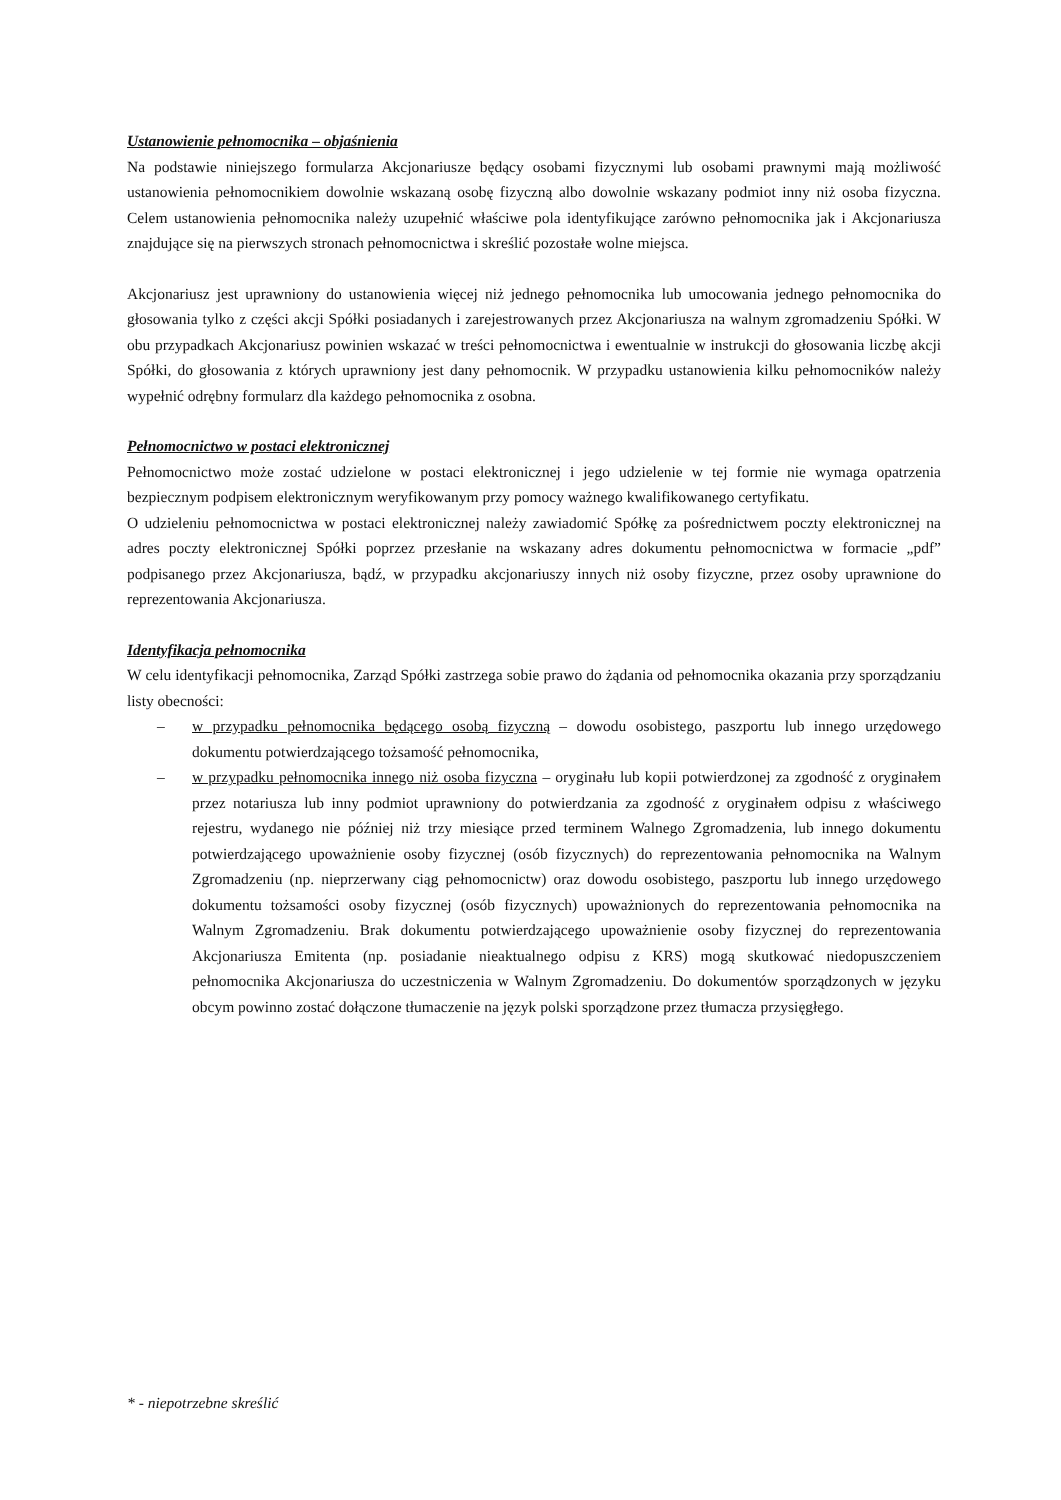Ustanowienie pełnomocnika – objaśnienia
Na podstawie niniejszego formularza Akcjonariusze będący osobami fizycznymi lub osobami prawnymi mają możliwość ustanowienia pełnomocnikiem dowolnie wskazaną osobę fizyczną albo dowolnie wskazany podmiot inny niż osoba fizyczna. Celem ustanowienia pełnomocnika należy uzupełnić właściwe pola identyfikujące zarówno pełnomocnika jak i Akcjonariusza znajdujące się na pierwszych stronach pełnomocnictwa i skreślić pozostałe wolne miejsca.
Akcjonariusz jest uprawniony do ustanowienia więcej niż jednego pełnomocnika lub umocowania jednego pełnomocnika do głosowania tylko z części akcji Spółki posiadanych i zarejestrowanych przez Akcjonariusza na walnym zgromadzeniu Spółki. W obu przypadkach Akcjonariusz powinien wskazać w treści pełnomocnictwa i ewentualnie w instrukcji do głosowania liczbę akcji Spółki, do głosowania z których uprawniony jest dany pełnomocnik. W przypadku ustanowienia kilku pełnomocników należy wypełnić odrębny formularz dla każdego pełnomocnika z osobna.
Pełnomocnictwo w postaci elektronicznej
Pełnomocnictwo może zostać udzielone w postaci elektronicznej i jego udzielenie w tej formie nie wymaga opatrzenia bezpiecznym podpisem elektronicznym weryfikowanym przy pomocy ważnego kwalifikowanego certyfikatu.
O udzieleniu pełnomocnictwa w postaci elektronicznej należy zawiadomić Spółkę za pośrednictwem poczty elektronicznej na adres poczty elektronicznej Spółki poprzez przesłanie na wskazany adres dokumentu pełnomocnictwa w formacie „pdf” podpisanego przez Akcjonariusza, bądź, w przypadku akcjonariuszy innych niż osoby fizyczne, przez osoby uprawnione do reprezentowania Akcjonariusza.
Identyfikacja pełnomocnika
W celu identyfikacji pełnomocnika, Zarząd Spółki zastrzega sobie prawo do żądania od pełnomocnika okazania przy sporządzaniu listy obecności:
– w przypadku pełnomocnika będącego osobą fizyczną – dowodu osobistego, paszportu lub innego urzędowego dokumentu potwierdzającego tożsamość pełnomocnika,
– w przypadku pełnomocnika innego niż osoba fizyczna – oryginału lub kopii potwierdzonej za zgodność z oryginałem przez notariusza lub inny podmiot uprawniony do potwierdzania za zgodność z oryginałem odpisu z właściwego rejestru, wydanego nie później niż trzy miesiące przed terminem Walnego Zgromadzenia, lub innego dokumentu potwierdzającego upoważnienie osoby fizycznej (osób fizycznych) do reprezentowania pełnomocnika na Walnym Zgromadzeniu (np. nieprzerwany ciąg pełnomocnictw) oraz dowodu osobistego, paszportu lub innego urzędowego dokumentu tożsamości osoby fizycznej (osób fizycznych) upoważnionych do reprezentowania pełnomocnika na Walnym Zgromadzeniu. Brak dokumentu potwierdzającego upoważnienie osoby fizycznej do reprezentowania Akcjonariusza Emitenta (np. posiadanie nieaktualnego odpisu z KRS) mogą skutkować niedopuszczeniem pełnomocnika Akcjonariusza do uczestniczenia w Walnym Zgromadzeniu. Do dokumentów sporządzonych w języku obcym powinno zostać dołączone tłumaczenie na język polski sporządzone przez tłumacza przysięgłego.
* - niepotrzebne skreślić